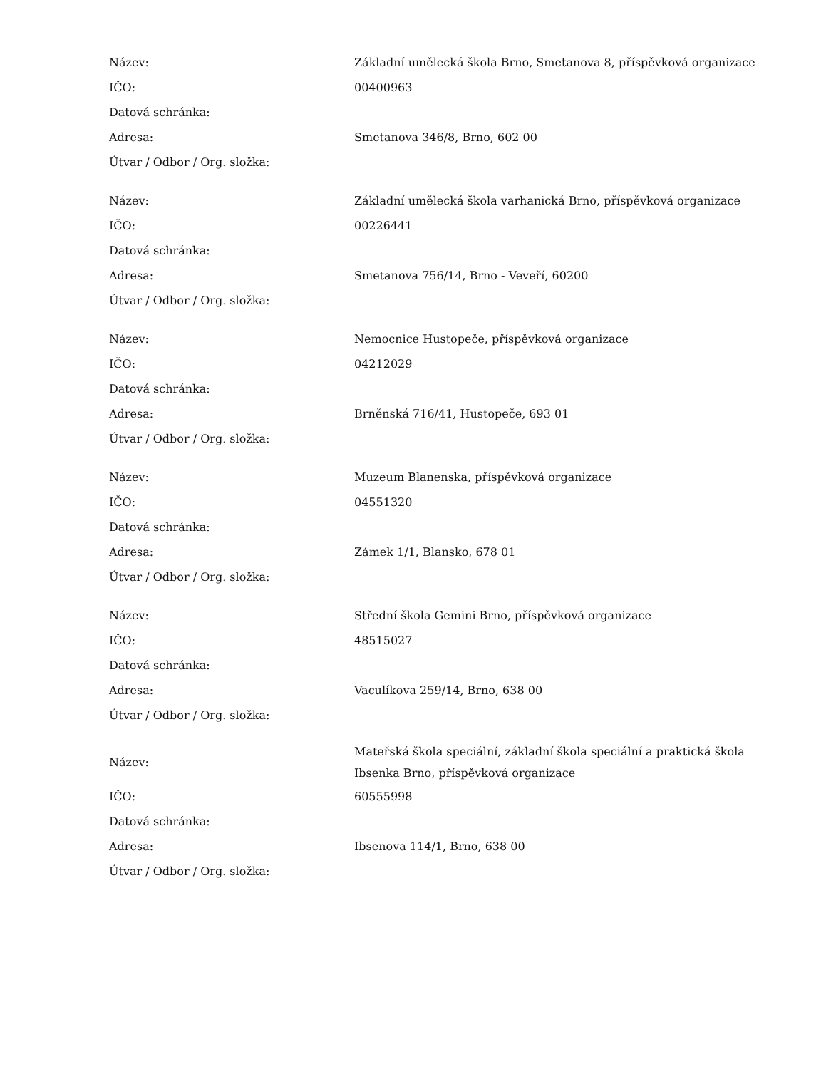| Název: | Základní umělecká škola Brno, Smetanova 8, příspěvková organizace |
| IČO: | 00400963 |
| Datová schránka: | |
| Adresa: | Smetanova 346/8, Brno, 602 00 |
| Útvar / Odbor / Org. složka: | |
| Název: | Základní umělecká škola varhanická Brno, příspěvková organizace |
| IČO: | 00226441 |
| Datová schránka: | |
| Adresa: | Smetanova 756/14, Brno - Veveří, 60200 |
| Útvar / Odbor / Org. složka: | |
| Název: | Nemocnice Hustopeče, příspěvková organizace |
| IČO: | 04212029 |
| Datová schránka: | |
| Adresa: | Brněnská 716/41, Hustopeče, 693 01 |
| Útvar / Odbor / Org. složka: | |
| Název: | Muzeum Blanenska, příspěvková organizace |
| IČO: | 04551320 |
| Datová schránka: | |
| Adresa: | Zámek 1/1, Blansko, 678 01 |
| Útvar / Odbor / Org. složka: | |
| Název: | Střední škola Gemini Brno, příspěvková organizace |
| IČO: | 48515027 |
| Datová schránka: | |
| Adresa: | Vaculíkova 259/14, Brno, 638 00 |
| Útvar / Odbor / Org. složka: | |
| Název: | Mateřská škola speciální, základní škola speciální a praktická škola Ibsenka Brno, příspěvková organizace |
| IČO: | 60555998 |
| Datová schránka: | |
| Adresa: | Ibsenova 114/1, Brno, 638 00 |
| Útvar / Odbor / Org. složka: | |